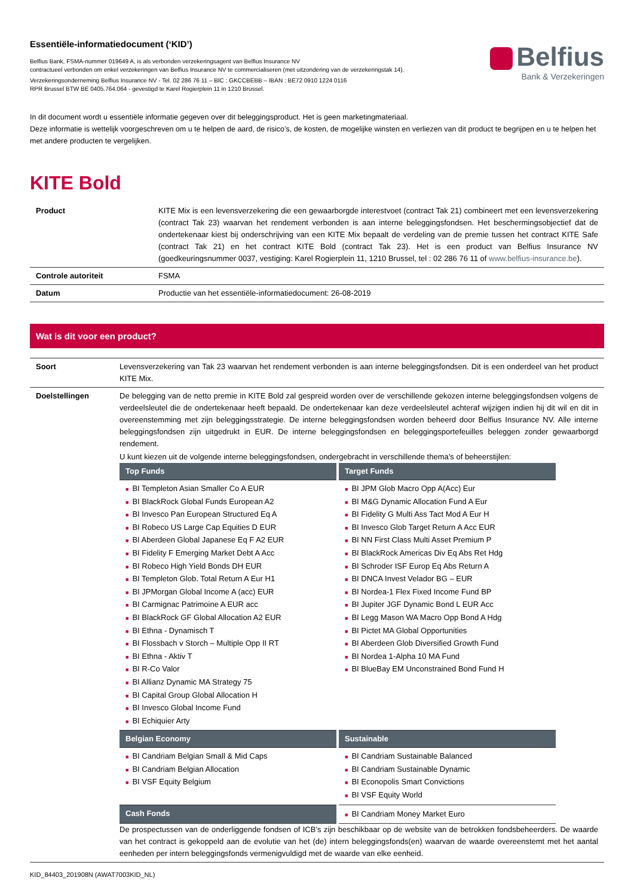Essentiële-informatiedocument (‘KID’)
Belfius Bank, FSMA-nummer 019649 A, is als verbonden verzekeringsagent van Belfius Insurance NV
contractueel verbonden om enkel verzekeringen van Belfius Insurance NV te commercialiseren (met uitzondering van de verzekeringstak 14).
Verzekeringsonderneming Belfius Insurance NV - Tel. 02 286 76 11 – BIC : GKCCBEBB – IBAN : BE72 0910 1224 0116
RPR Brussel BTW BE 0405.764.064 - gevestigd te Karel Rogierplein 11 in 1210 Brussel.
Belfius
Bank & Verzekeringen
In dit document wordt u essentiële informatie gegeven over dit beleggingsproduct. Het is geen marketingmateriaal.
Deze informatie is wettelijk voorgeschreven om u te helpen de aard, de risico’s, de kosten, de mogelijke winsten en verliezen van dit product te begrijpen en u te helpen het met andere producten te vergelijken.
KITE Bold
| Product | KITE Mix is een levensverzekering die een gewaarborgde interestvoet (contract Tak 21) combineert met een levensverzekering (contract Tak 23) waarvan het rendement verbonden is aan interne beleggingsfondsen. Het beschermingsobjectief dat de ondertekenaar kiest bij onderschrijving van een KITE Mix bepaalt de verdeling van de premie tussen het contract KITE Safe (contract Tak 21) en het contract KITE Bold (contract Tak 23). Het is een product van Belfius Insurance NV (goedkeuringsnummer 0037, vestiging: Karel Rogierplein 11, 1210 Brussel, tel : 02 286 76 11 of www.belfius-insurance.be ). |
| Controle autoriteit | FSMA |
| Datum | Productie van het essentiële-informatiedocument: 26-08-2019 |
Wat is dit voor een product?
| Soort | Levensverzekering van Tak 23 waarvan het rendement verbonden is aan interne beleggingsfondsen. Dit is een onderdeel van het product KITE Mix. |
| Doelstellingen | De belegging van de netto premie in KITE Bold zal gespreid worden over de verschillende gekozen interne beleggingsfondsen volgens de verdeelsleutel die de ondertekenaar heeft bepaald. De ondertekenaar kan deze verdeelsleutel achteraf wijzigen indien hij dit wil en dit in overeenstemming met zijn beleggingsstrategie. De interne beleggingsfondsen worden beheerd door Belfius Insurance NV. Alle interne beleggingsfondsen zijn uitgedrukt in EUR. De interne beleggingsfondsen en beleggingsportefeuilles beleggen zonder gewaarborgd rendement. U kunt kiezen uit de volgende interne beleggingsfondsen, ondergebracht in verschillende thema’s of beheerstijlen: / Top Funds / Target Funds / / --- / --- / / ■ BI Templeton Asian Smaller Co A EUR ■ BI BlackRock Global Funds European A2 ■ BI Invesco Pan European Structured Eq A ■ BI Robeco US Large Cap Equities D EUR ■ BI Aberdeen Global Japanese Eq F A2 EUR ■ BI Fidelity F Emerging Market Debt A Acc ■ BI Robeco High Yield Bonds DH EUR ■ BI Templeton Glob. Total Return A Eur H1 ■ BI JPMorgan Global Income A (acc) EUR ■ BI Carmignac Patrimoine A EUR acc ■ BI BlackRock GF Global Allocation A2 EUR ■ BI Ethna - Dynamisch T ■ BI Flossbach v Storch – Multiple Opp II RT ■ BI Ethna - Aktiv T ■ BI R-Co Valor ■ BI Allianz Dynamic MA Strategy 75 ■ BI Capital Group Global Allocation H ■ BI Invesco Global Income Fund ■ BI Echiquier Arty / ■ BI JPM Glob Macro Opp A(Acc) Eur ■ BI M&G Dynamic Allocation Fund A Eur ■ BI Fidelity G Multi Ass Tact Mod A Eur H ■ BI Invesco Glob Target Return A Acc EUR ■ BI NN First Class Multi Asset Premium P ■ BI BlackRock Americas Div Eq Abs Ret Hdg ■ BI Schroder ISF Europ Eq Abs Return A ■ BI DNCA Invest Velador BG – EUR ■ BI Nordea-1 Flex Fixed Income Fund BP ■ BI Jupiter JGF Dynamic Bond L EUR Acc ■ BI Legg Mason WA Macro Opp Bond A Hdg ■ BI Pictet MA Global Opportunities ■ BI Aberdeen Glob Diversified Growth Fund ■ BI Nordea 1-Alpha 10 MA Fund ■ BI BlueBay EM Unconstrained Bond Fund H / / Belgian Economy / Sustainable / / ■ BI Candriam Belgian Small & Mid Caps ■ BI Candriam Belgian Allocation ■ BI VSF Equity Belgium / ■ BI Candriam Sustainable Balanced ■ BI Candriam Sustainable Dynamic ■ BI Econopolis Smart Convictions ■ BI VSF Equity World / / Cash Fonds / ■ BI Candriam Money Market Euro / De prospectussen van de onderliggende fondsen of ICB’s zijn beschikbaar op de website van de betrokken fondsbeheerders. De waarde van het contract is gekoppeld aan de evolutie van het (de) intern beleggingsfonds(en) waarvan de waarde overeenstemt met het aantal eenheden per intern beleggingsfonds vermenigvuldigd met de waarde van elke eenheid. |
KID_84403_201908N (AWAT7003KID_NL)